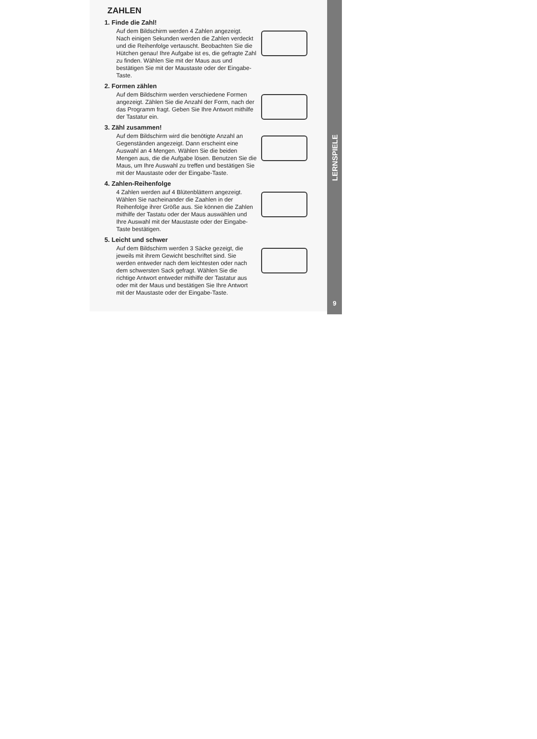ZAHLEN
1. Finde die Zahl!
Auf dem Bildschirm werden 4 Zahlen angezeigt. Nach einigen Sekunden werden die Zahlen verdeckt und die Reihenfolge vertauscht. Beobachten Sie die Hütchen genau! Ihre Aufgabe ist es, die gefragte Zahl zu finden. Wählen Sie mit der Maus aus und bestätigen Sie mit der Maustaste oder der Eingabe-Taste.
2. Formen zählen
Auf dem Bildschirm werden verschiedene Formen angezeigt. Zählen Sie die Anzahl der Form, nach der das Programm fragt. Geben Sie Ihre Antwort mithilfe der Tastatur ein.
3. Zähl zusammen!
Auf dem Bildschirm wird die benötigte Anzahl an Gegenständen angezeigt. Dann erscheint eine Auswahl an 4 Mengen. Wählen Sie die beiden Mengen aus, die die Aufgabe lösen. Benutzen Sie die Maus, um Ihre Auswahl zu treffen und bestätigen Sie mit der Maustaste oder der Eingabe-Taste.
4. Zahlen-Reihenfolge
4 Zahlen werden auf 4 Blütenblättern angezeigt. Wählen Sie nacheinander die Zaahlen in der Reihenfolge ihrer Größe aus. Sie können die Zahlen mithilfe der Tastatu oder der Maus auswählen und Ihre Auswahl mit der Maustaste oder der Eingabe-Taste bestätigen.
5. Leicht und schwer
Auf dem Bildschirm werden 3 Säcke gezeigt, die jeweils mit ihrem Gewicht beschriftet sind. Sie werden entweder nach dem leichtesten oder nach dem schwersten Sack gefragt. Wählen Sie die richtige Antwort entweder mithilfe der Tastatur aus oder mit der Maus und bestätigen Sie Ihre Antwort mit der Maustaste oder der Eingabe-Taste.
LERNSPIELE
9